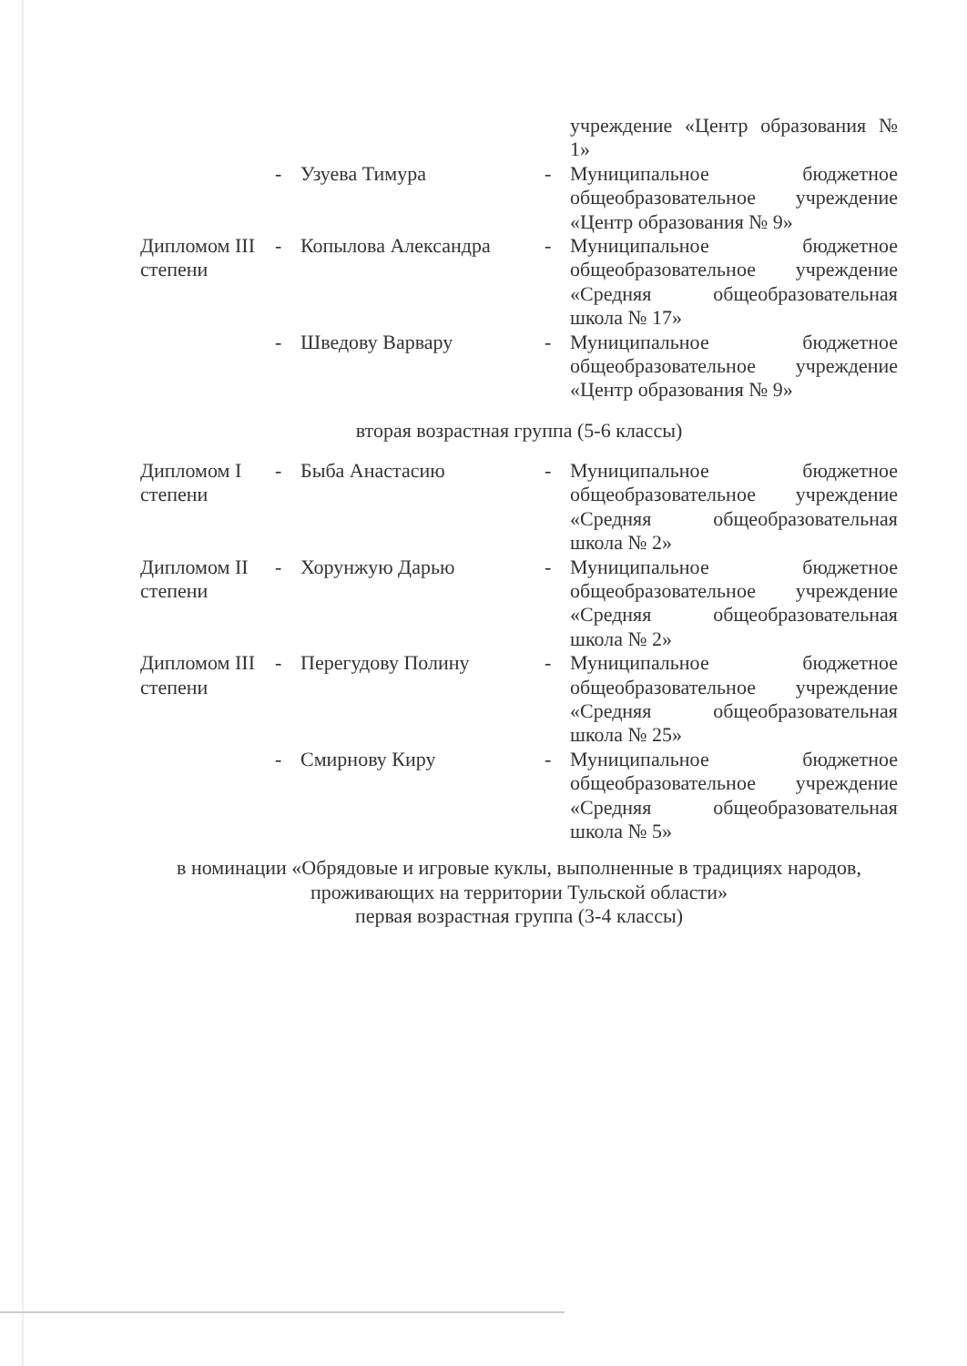| | | | | учреждение «Центр образования № 1» |
| | - | Узуева Тимура | - | Муниципальное бюджетное общеобразовательное учреждение «Центр образования № 9» |
| Дипломом III степени | - | Копылова Александра | - | Муниципальное бюджетное общеобразовательное учреждение «Средняя общеобразовательная школа № 17» |
| | - | Шведову Варвару | - | Муниципальное бюджетное общеобразовательное учреждение «Центр образования № 9» |
| вторая возрастная группа (5-6 классы) | | | | |
| Дипломом I степени | - | Быба Анастасию | - | Муниципальное бюджетное общеобразовательное учреждение «Средняя общеобразовательная школа № 2» |
| Дипломом II степени | - | Хорунжую Дарью | - | Муниципальное бюджетное общеобразовательное учреждение «Средняя общеобразовательная школа № 2» |
| Дипломом III степени | - | Перегудову Полину | - | Муниципальное бюджетное общеобразовательное учреждение «Средняя общеобразовательная школа № 25» |
| | - | Смирнову Киру | - | Муниципальное бюджетное общеобразовательное учреждение «Средняя общеобразовательная школа № 5» |
| в номинации «Обрядовые и игровые куклы, выполненные в традициях народов, проживающих на территории Тульской области» первая возрастная группа (3-4 классы) | | | | |